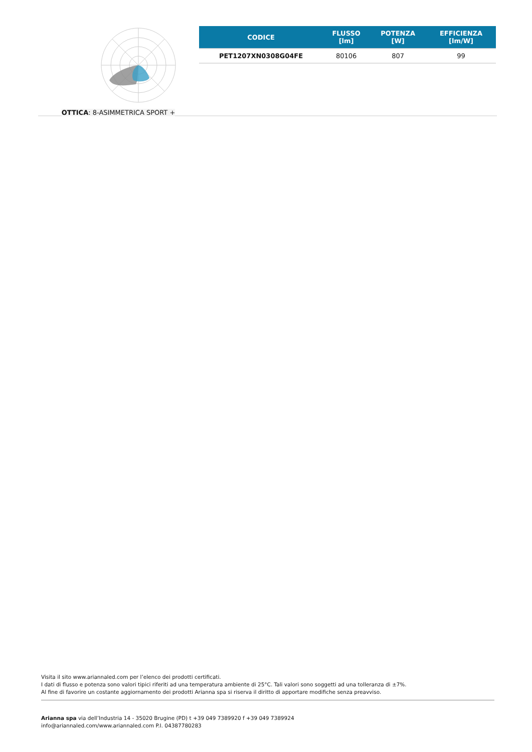OTTICA: 8-ASIMMETRICA SPORT +
| CODICE | FLUSSO [lm] | POTENZA [W] | EFFICIENZA [lm/W] |
| --- | --- | --- | --- |
| PET1207XN0308G04FE | 80106 | 807 | 99 |
Visita il sito www.ariannaled.com per l’elenco dei prodotti certificati.
I dati di flusso e potenza sono valori tipici riferiti ad una temperatura ambiente di 25°C. Tali valori sono soggetti ad una tolleranza di ±7%.
Al fine di favorire un costante aggiornamento dei prodotti Arianna spa si riserva il diritto di apportare modifiche senza preavviso.
Arianna spa via dell’Industria 14 - 35020 Brugine (PD) t +39 049 7389920 f +39 049 7389924
info@ariannaled.com/www.ariannaled.com P.I. 04387780283